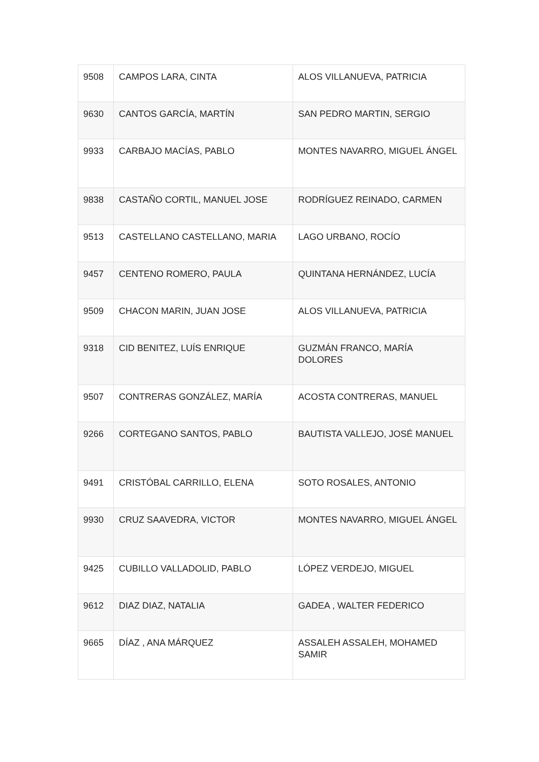| 9508 | CAMPOS LARA, CINTA | ALOS VILLANUEVA, PATRICIA |
| 9630 | CANTOS GARCÍA, MARTÍN | SAN PEDRO MARTIN, SERGIO |
| 9933 | CARBAJO MACÍAS, PABLO | MONTES NAVARRO, MIGUEL ÁNGEL |
| 9838 | CASTAÑO CORTIL, MANUEL JOSE | RODRÍGUEZ REINADO, CARMEN |
| 9513 | CASTELLANO CASTELLANO, MARIA | LAGO URBANO, ROCÍO |
| 9457 | CENTENO ROMERO, PAULA | QUINTANA HERNÁNDEZ, LUCÍA |
| 9509 | CHACON MARIN, JUAN JOSE | ALOS VILLANUEVA, PATRICIA |
| 9318 | CID BENITEZ, LUÍS ENRIQUE | GUZMÁN FRANCO, MARÍA DOLORES |
| 9507 | CONTRERAS GONZÁLEZ, MARÍA | ACOSTA CONTRERAS, MANUEL |
| 9266 | CORTEGANO SANTOS, PABLO | BAUTISTA VALLEJO, JOSÉ MANUEL |
| 9491 | CRISTÓBAL CARRILLO, ELENA | SOTO ROSALES, ANTONIO |
| 9930 | CRUZ SAAVEDRA, VICTOR | MONTES NAVARRO, MIGUEL ÁNGEL |
| 9425 | CUBILLO VALLADOLID, PABLO | LÓPEZ VERDEJO, MIGUEL |
| 9612 | DIAZ DIAZ, NATALIA | GADEA , WALTER FEDERICO |
| 9665 | DÍAZ , ANA MÁRQUEZ | ASSALEH ASSALEH, MOHAMED SAMIR |